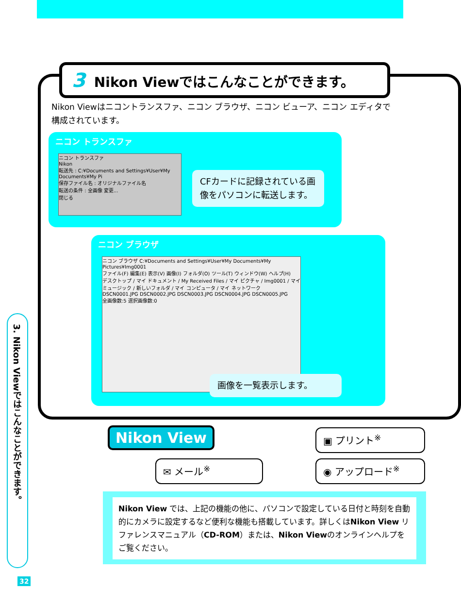3 Nikon Viewではこんなことができます。
Nikon Viewはニコントランスファ、ニコン ブラウザ、ニコン ビューア、ニコン エディタで構成されています。
ニコン トランスファ
ニコン トランスファ
Nikon
転送先 : C:¥Documents and Settings¥User¥My Documents¥My Pi
保存ファイル名 : オリジナルファイル名
転送の条件 : 全画像 変更...
閉じる
CFカードに記録されている画像をパソコンに転送します。
ニコン ブラウザ
ニコン ブラウザ C:¥Documents and Settings¥User¥My Documents¥My Pictures¥Img0001
ファイル(F) 編集(E) 表示(V) 画像(I) フォルダ(O) ツール(T) ウィンドウ(W) ヘルプ(H)
デスクトップ / マイ ドキュメント / My Received Files / マイ ピクチャ / Img0001 / マイ ミュージック / 新しいフォルダ / マイ コンピュータ / マイ ネットワーク
DSCN0001.JPG DSCN0002.JPG DSCN0003.JPG DSCN0004.JPG DSCN0005.JPG
全画像数:5 選択画像数:0
画像を一覧表示します。
3. Nikon Viewではこんなことができます。
32
Nikon View ▣ プリント<sup>※</sup>
✉ メール<sup>※</sup> ◉ アップロード<sup>※</sup>
Nikon View では、上記の機能の他に、パソコンで設定している日付と時刻を自動的にカメラに設定するなど便利な機能も搭載しています。詳しくはNikon View リファレンスマニュアル（CD-ROM）または、Nikon Viewのオンラインヘルプをご覧ください。